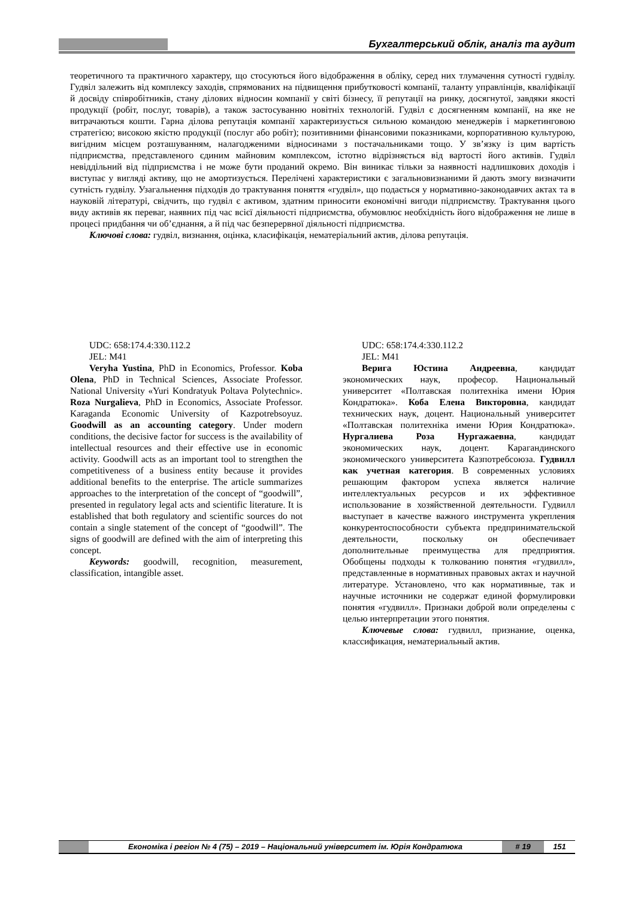Бухгалтерський облік, аналіз та аудит
теоретичного та практичного характеру, що стосуються його відображення в обліку, серед них тлумачення сутності гудвілу. Гудвіл залежить від комплексу заходів, спрямованих на підвищення прибутковості компанії, таланту управлінців, кваліфікації й досвіду співробітників, стану ділових відносин компанії у світі бізнесу, її репутації на ринку, досягнутої, завдяки якості продукції (робіт, послуг, товарів), а також застосуванню новітніх технологій. Гудвіл є досягненням компанії, на яке не витрачаються кошти. Гарна ділова репутація компанії характеризується сильною командою менеджерів і маркетинговою стратегією; високою якістю продукції (послуг або робіт); позитивними фінансовими показниками, корпоративною культурою, вигідним місцем розташуванням, налагодженими відносинами з постачальниками тощо. У зв’язку із цим вартість підприємства, представленого єдиним майновим комплексом, істотно відрізняється від вартості його активів. Гудвіл невіддільний від підприємства і не може бути проданий окремо. Він виникає тільки за наявності надлишкових доходів і виступає у вигляді активу, що не амортизується. Перелічені характеристики є загальновизнаними й дають змогу визначити сутність гудвілу. Узагальнення підходів до трактування поняття «гудвіл», що подається у нормативно-законодавчих актах та в науковій літературі, свідчить, що гудвіл є активом, здатним приносити економічні вигоди підприємству. Трактування цього виду активів як переваг, наявних під час всієї діяльності підприємства, обумовлює необхідність його відображення не лише в процесі придбання чи об’єднання, а й під час безперервної діяльності підприємства.
Ключові слова: гудвіл, визнання, оцінка, класифікація, нематеріальний актив, ділова репутація.
UDC: 658:174.4:330.112.2
JEL: M41
Veryha Yustina, PhD in Economics, Professor. Koba Olena, PhD in Technical Sciences, Associate Professor. National University «Yuri Kondratyuk Poltava Polytechnic». Roza Nurgalieva, PhD in Economics, Associate Professor. Karaganda Economic University of Kazpotrebsoyuz. Goodwill as an accounting category. Under modern conditions, the decisive factor for success is the availability of intellectual resources and their effective use in economic activity. Goodwill acts as an important tool to strengthen the competitiveness of a business entity because it provides additional benefits to the enterprise. The article summarizes approaches to the interpretation of the concept of “goodwill”, presented in regulatory legal acts and scientific literature. It is established that both regulatory and scientific sources do not contain a single statement of the concept of “goodwill”. The signs of goodwill are defined with the aim of interpreting this concept.
Keywords: goodwill, recognition, measurement, classification, intangible asset.
UDC: 658:174.4:330.112.2
JEL: M41
Верига Юстина Андреевна, кандидат экономических наук, професор. Национальный университет «Полтавская политехніка имени Юрия Кондратюка». Коба Елена Викторовна, кандидат технических наук, доцент. Национальный университет «Полтавская политехніка имени Юрия Кондратюка». Нургалиева Роза Нургажаевна, кандидат экономических наук, доцент. Карагандинского экономического университета Казпотребсоюза. Гудвилл как учетная категория. В современных условиях решающим фактором успеха является наличие интеллектуальных ресурсов и их эффективное использование в хозяйственной деятельности. Гудвилл выступает в качестве важного инструмента укрепления конкурентоспособности субъекта предпринимательской деятельности, поскольку он обеспечивает дополнительные преимущества для предприятия. Обобщены подходы к толкованию понятия «гудвилл», представленные в нормативных правовых актах и научной литературе. Установлено, что как нормативные, так и научные источники не содержат единой формулировки понятия «гудвилл». Признаки доброй воли определены с целью интерпретации этого понятия.
Ключевые слова: гудвилл, признание, оценка, классификация, нематериальный актив.
Економіка і регіон № 4 (75) – 2019 – Національний університет ім. Юрія Кондратюка # 19 151